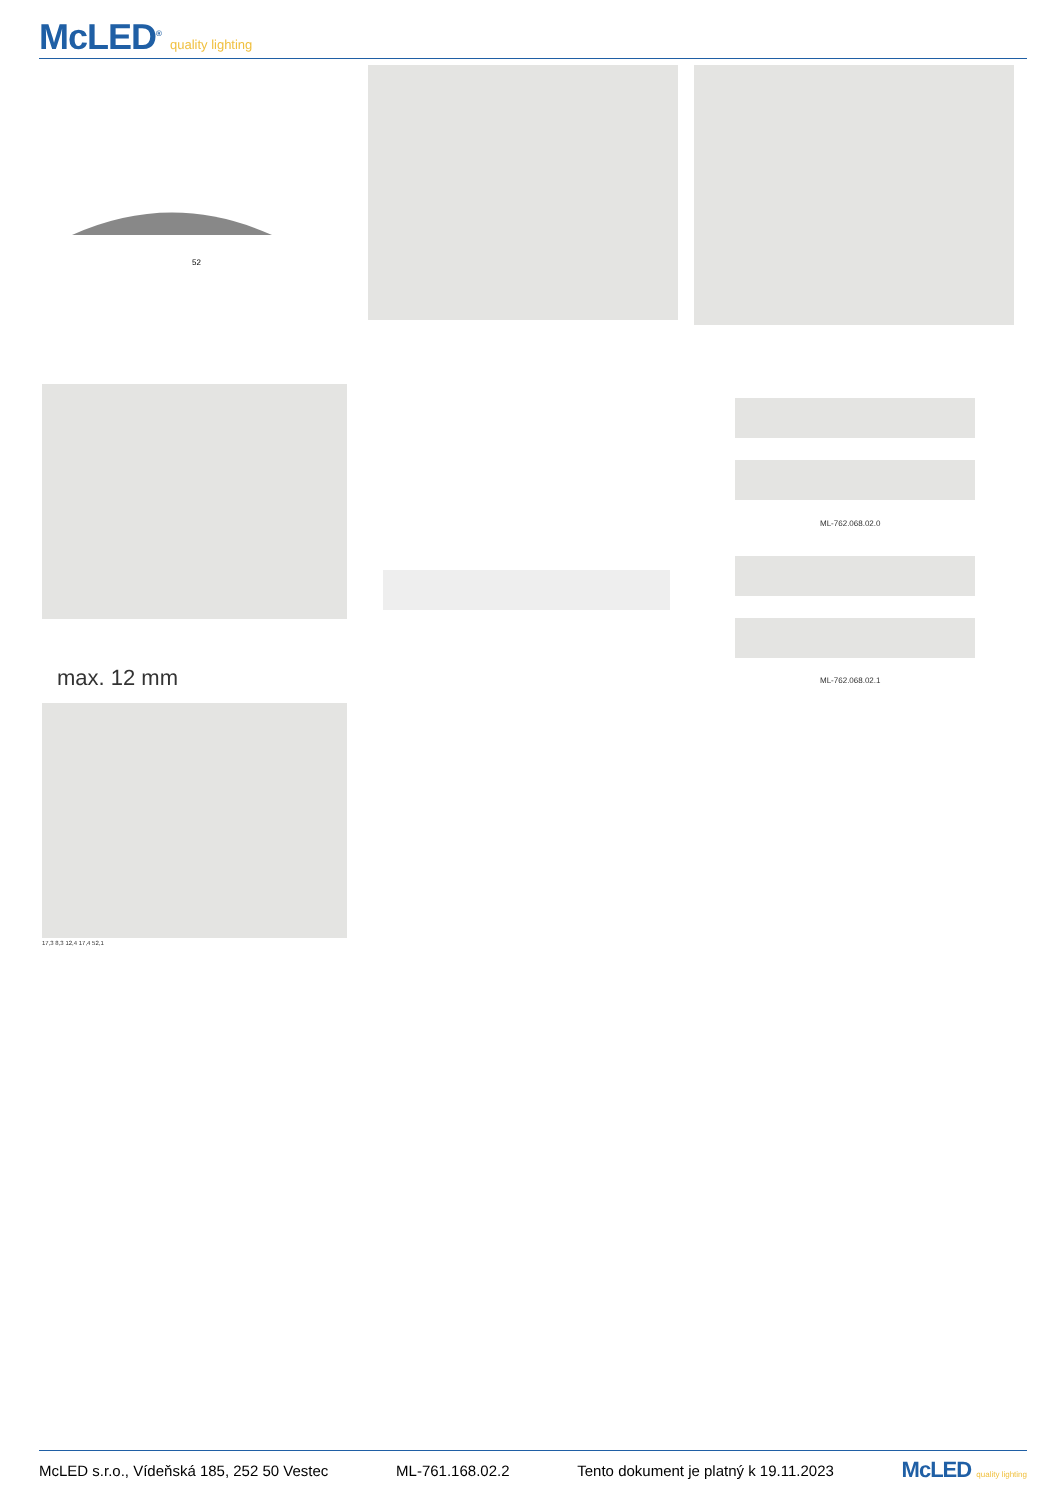McLED<sup>®</sup> quality lighting
52
max. 12 mm
ML-762.068.02.0
ML-762.068.02.1
17,3 8,3 12,4 17,4 52,1
McLED s.r.o., Vídeňská 185, 252 50 Vestec ML-761.168.02.2 Tento dokument je platný k 19.11.2023 McLED quality lighting